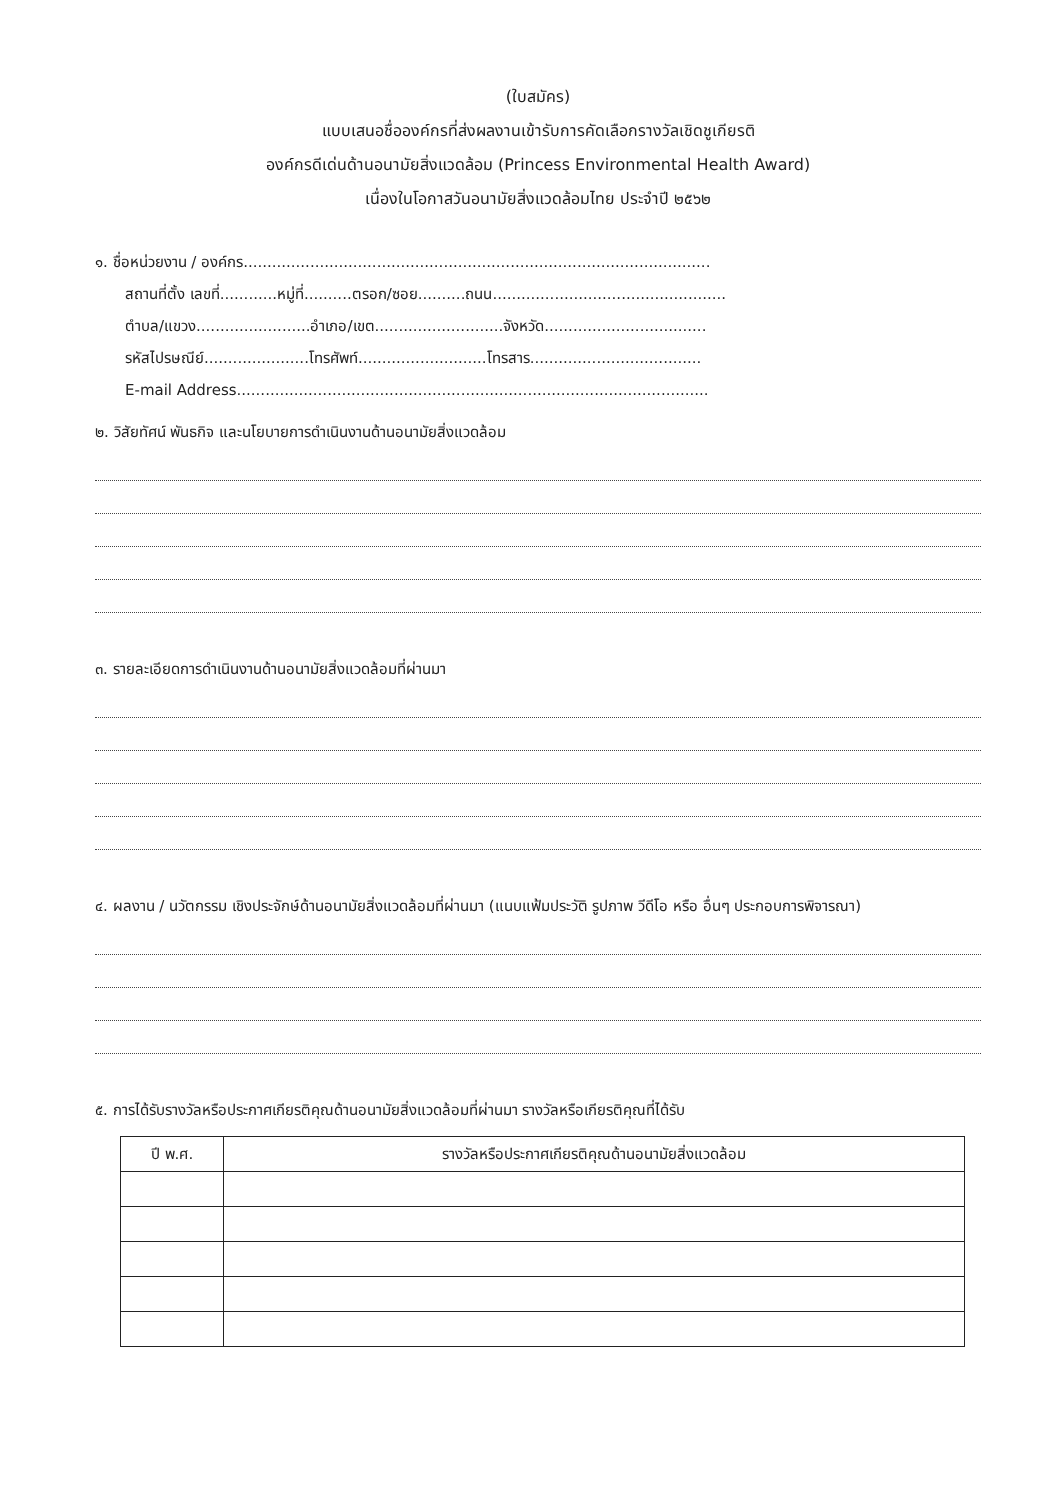(ใบสมัคร)
แบบเสนอชื่อองค์กรที่ส่งผลงานเข้ารับการคัดเลือกรางวัลเชิดชูเกียรติ
องค์กรดีเด่นด้านอนามัยสิ่งแวดล้อม (Princess Environmental Health Award)
เนื่องในโอกาสวันอนามัยสิ่งแวดล้อมไทย ประจำปี ๒๕๖๒
๑. ชื่อหน่วยงาน / องค์กร..................................................................................................
สถานที่ตั้ง เลขที่............หมู่ที่..........ตรอก/ซอย..........ถนน.................................................
ตำบล/แขวง........................อำเภอ/เขต...........................จังหวัด..................................
รหัสไปรษณีย์......................โทรศัพท์...........................โทรสาร....................................
E-mail Address...................................................................................................
๒. วิสัยทัศน์ พันธกิจ และนโยบายการดำเนินงานด้านอนามัยสิ่งแวดล้อม
๓. รายละเอียดการดำเนินงานด้านอนามัยสิ่งแวดล้อมที่ผ่านมา
๔. ผลงาน / นวัตกรรม เชิงประจักษ์ด้านอนามัยสิ่งแวดล้อมที่ผ่านมา (แนบแฟ้มประวัติ รูปภาพ วีดีโอ หรือ อื่นๆ ประกอบการพิจารณา)
๕. การได้รับรางวัลหรือประกาศเกียรติคุณด้านอนามัยสิ่งแวดล้อมที่ผ่านมา รางวัลหรือเกียรติคุณที่ได้รับ
| ปี พ.ศ. | รางวัลหรือประกาศเกียรติคุณด้านอนามัยสิ่งแวดล้อม |
| --- | --- |